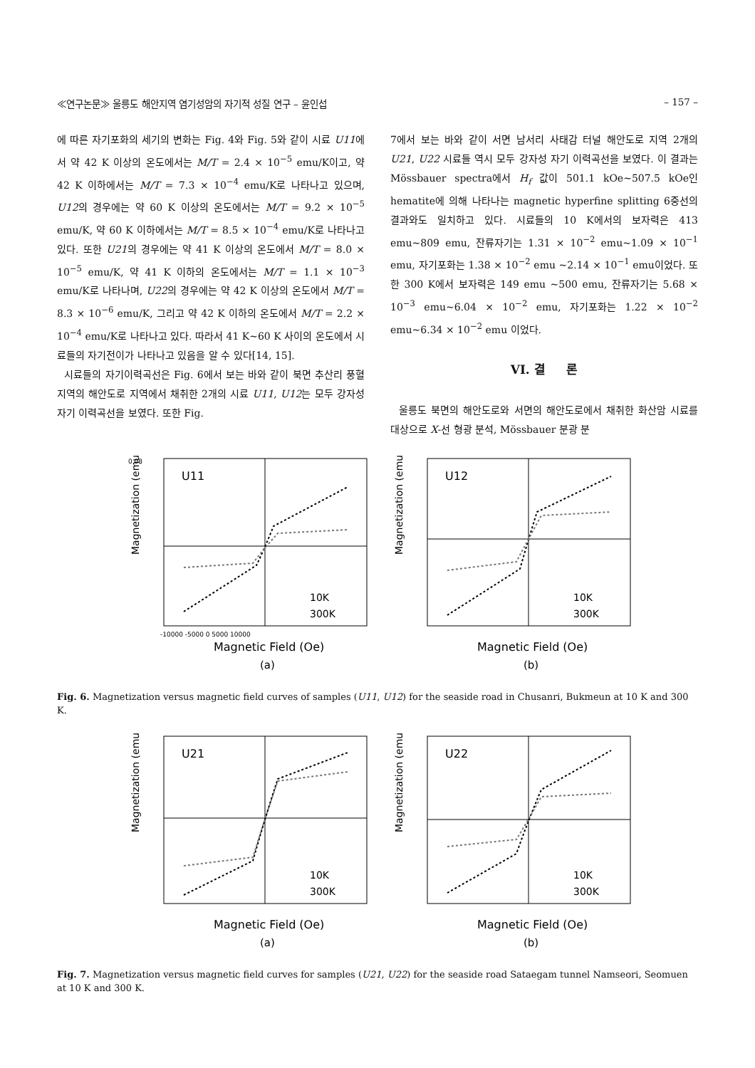≪연구논문≫ 울릉도 해안지역 염기성암의 자기적 성질 연구 – 윤인섭 – 157 –
에 따른 자기포화의 세기의 변화는 Fig. 4와 Fig. 5와 같이 시료 U11에서 약 42 K 이상의 온도에서는 M/T = 2.4 × 10<sup>−5</sup> emu/K이고, 약 42 K 이하에서는 M/T = 7.3 × 10<sup>−4</sup> emu/K로 나타나고 있으며, U12의 경우에는 약 60 K 이상의 온도에서는 M/T = 9.2 × 10<sup>−5</sup> emu/K, 약 60 K 이하에서는 M/T = 8.5 × 10<sup>−4</sup> emu/K로 나타나고 있다. 또한 U21의 경우에는 약 41 K 이상의 온도에서 M/T = 8.0 × 10<sup>−5</sup> emu/K, 약 41 K 이하의 온도에서는 M/T = 1.1 × 10<sup>−3</sup> emu/K로 나타나며, U22의 경우에는 약 42 K 이상의 온도에서 M/T = 8.3 × 10<sup>−6</sup> emu/K, 그리고 약 42 K 이하의 온도에서 M/T = 2.2 × 10<sup>−4</sup> emu/K로 나타나고 있다. 따라서 41 K~60 K 사이의 온도에서 시료들의 자기전이가 나타나고 있음을 알 수 있다[14, 15].
시료들의 자기이력곡선은 Fig. 6에서 보는 바와 같이 북면 추산리 풍혈지역의 해안도로 지역에서 채취한 2개의 시료 U11, U12는 모두 강자성 자기 이력곡선을 보였다. 또한 Fig.
7에서 보는 바와 같이 서면 남서리 사태감 터널 해안도로 지역 2개의 U21, U22 시료들 역시 모두 강자성 자기 이력곡선을 보였다. 이 결과는 Mössbauer spectra에서 H<sub>f</sub> 값이 501.1 kOe~507.5 kOe인 hematite에 의해 나타나는 magnetic hyperfine splitting 6중선의 결과와도 일치하고 있다. 시료들의 10 K에서의 보자력은 413 emu~809 emu, 잔류자기는 1.31 × 10<sup>−2</sup> emu~1.09 × 10<sup>−1</sup> emu, 자기포화는 1.38 × 10<sup>−2</sup> emu ~2.14 × 10<sup>−1</sup> emu이었다. 또한 300 K에서 보자력은 149 emu ~500 emu, 잔류자기는 5.68 × 10<sup>−3</sup> emu~6.04 × 10<sup>−2</sup> emu, 자기포화는 1.22 × 10<sup>−2</sup> emu~6.34 × 10<sup>−2</sup> emu 이었다.
VI. 결 론
울릉도 북면의 해안도로와 서면의 해안도로에서 채취한 화산암 시료를 대상으로 X-선 형광 분석, Mössbauer 분광 분
U11
Magnetization (emu)
Magnetic Field (Oe)
(a)
0.08
-10000 -5000 0 5000 10000
10K
300K
U12
Magnetization (emu)
Magnetic Field (Oe)
(b)
10K
300K
Fig. 6. Magnetization versus magnetic field curves of samples (U11, U12) for the seaside road in Chusanri, Bukmeun at 10 K and 300 K.
U21
Magnetization (emu)
Magnetic Field (Oe)
(a)
10K
300K
U22
Magnetization (emu)
Magnetic Field (Oe)
(b)
10K
300K
Fig. 7. Magnetization versus magnetic field curves for samples (U21, U22) for the seaside road Sataegam tunnel Namseori, Seomuen at 10 K and 300 K.